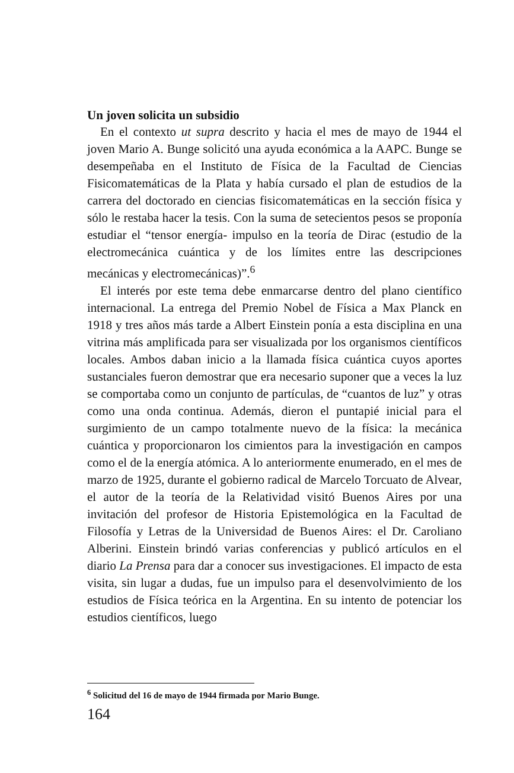Un joven solicita un subsidio
En el contexto ut supra descrito y hacia el mes de mayo de 1944 el joven Mario A. Bunge solicitó una ayuda económica a la AAPC. Bunge se desempeñaba en el Instituto de Física de la Facultad de Ciencias Fisicomatemáticas de la Plata y había cursado el plan de estudios de la carrera del doctorado en ciencias fisicomatemáticas en la sección física y sólo le restaba hacer la tesis. Con la suma de setecientos pesos se proponía estudiar el “tensor energía- impulso en la teoría de Dirac (estudio de la electromecánica cuántica y de los límites entre las descripciones mecánicas y electromecánicas)”.<sup>6</sup>
El interés por este tema debe enmarcarse dentro del plano científico internacional. La entrega del Premio Nobel de Física a Max Planck en 1918 y tres años más tarde a Albert Einstein ponía a esta disciplina en una vitrina más amplificada para ser visualizada por los organismos científicos locales. Ambos daban inicio a la llamada física cuántica cuyos aportes sustanciales fueron demostrar que era necesario suponer que a veces la luz se comportaba como un conjunto de partículas, de “cuantos de luz” y otras como una onda continua. Además, dieron el puntapié inicial para el surgimiento de un campo totalmente nuevo de la física: la mecánica cuántica y proporcionaron los cimientos para la investigación en campos como el de la energía atómica. A lo anteriormente enumerado, en el mes de marzo de 1925, durante el gobierno radical de Marcelo Torcuato de Alvear, el autor de la teoría de la Relatividad visitó Buenos Aires por una invitación del profesor de Historia Epistemológica en la Facultad de Filosofía y Letras de la Universidad de Buenos Aires: el Dr. Caroliano Alberini. Einstein brindó varias conferencias y publicó artículos en el diario La Prensa para dar a conocer sus investigaciones. El impacto de esta visita, sin lugar a dudas, fue un impulso para el desenvolvimiento de los estudios de Física teórica en la Argentina. En su intento de potenciar los estudios científicos, luego
<sup>6</sup> Solicitud del 16 de mayo de 1944 firmada por Mario Bunge.
164